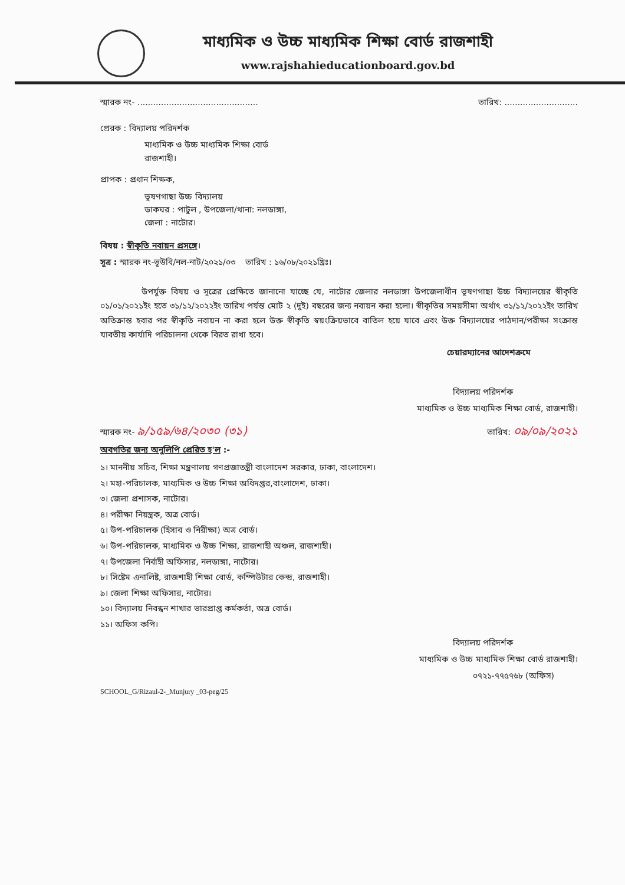মাধ্যমিক ও উচ্চ মাধ্যমিক শিক্ষা বোর্ড রাজশাহী
www.rajshahieducationboard.gov.bd
স্মারক নং- .............................................. তারিখ: ............................
প্রেরক : বিদ্যালয় পরিদর্শক
মাধ্যমিক ও উচ্চ মাধ্যমিক শিক্ষা বোর্ড
রাজশাহী।
প্রাপক : প্রধান শিক্ষক,
ভূষণগাছা উচ্চ বিদ্যালয়
ডাকঘর : পাটুল , উপজেলা/থানা: নলডাঙ্গা,
জেলা : নাটোর।
বিষয় : স্বীকৃতি নবায়ন প্রসঙ্গে।
সূত্র : স্মারক নং-ভূউবি/নল-নাট/২০২১/০৩ তারিখ : ১৬/০৮/২০২১খ্রিঃ।
উপর্যুক্ত বিষয় ও সূত্রের প্রেক্ষিতে জানানো যাচ্ছে যে, নাটোর জেলার নলডাঙ্গা উপজেলাধীন ভূষণগাছা উচ্চ বিদ্যালয়ের স্বীকৃতি ০১/০১/২০২১ইং হতে ৩১/১২/২০২২ইং তারিখ পর্যন্ত মোট ২ (দুই) বছরের জন্য নবায়ন করা হলো। স্বীকৃতির সময়সীমা অর্থাৎ ৩১/১২/২০২২ইং তারিখ অতিক্রান্ত হবার পর স্বীকৃতি নবায়ন না করা হলে উক্ত স্বীকৃতি স্বয়ংক্রিয়ভাবে বাতিল হয়ে যাবে এবং উক্ত বিদ্যালয়ের পাঠদান/পরীক্ষা সংক্রান্ত যাবতীয় কার্যাদি পরিচালনা থেকে বিরত রাখা হবে।
চেয়ারম্যানের আদেশক্রমে
বিদ্যালয় পরিদর্শক
মাধ্যমিক ও উচ্চ মাধ্যমিক শিক্ষা বোর্ড, রাজশাহী।
স্মারক নং- ৯/১৫৯/৬৪/২০৩০ (৩১) তারিখ: ০৯/০৯/২০২১
অবগতির জন্য অনুলিপি প্রেরিত হ'ল :-
১। মাননীয় সচিব, শিক্ষা মন্ত্রণালয় গণপ্রজাতন্ত্রী বাংলাদেশ সরকার, ঢাকা, বাংলাদেশ।
২। মহা-পরিচালক, মাধ্যমিক ও উচ্চ শিক্ষা অধিদপ্তর,বাংলাদেশ, ঢাকা।
৩। জেলা প্রশাসক, নাটোর।
৪। পরীক্ষা নিয়ন্ত্রক, অত্র বোর্ড।
৫। উপ-পরিচালক (হিসাব ও নিরীক্ষা) অত্র বোর্ড।
৬। উপ-পরিচালক, মাধ্যমিক ও উচ্চ শিক্ষা, রাজশাহী অঞ্চল, রাজশাহী।
৭। উপজেলা নির্বাহী অফিসার, নলডাঙ্গা, নাটোর।
৮। সিষ্টেম এনালিষ্ট, রাজশাহী শিক্ষা বোর্ড, কম্পিউটার কেন্দ্র, রাজশাহী।
৯। জেলা শিক্ষা অফিসার, নাটোর।
১০। বিদ্যালয় নিবন্ধন শাখার ভারপ্রাপ্ত কর্মকর্তা, অত্র বোর্ড।
১১। অফিস কপি।
বিদ্যালয় পরিদর্শক
মাধ্যমিক ও উচ্চ মাধ্যমিক শিক্ষা বোর্ড রাজশাহী।
০৭২১-৭৭৫৭৬৮ (অফিস)
SCHOOL_G/Rizaul-2-_Munjury _03-peg/25